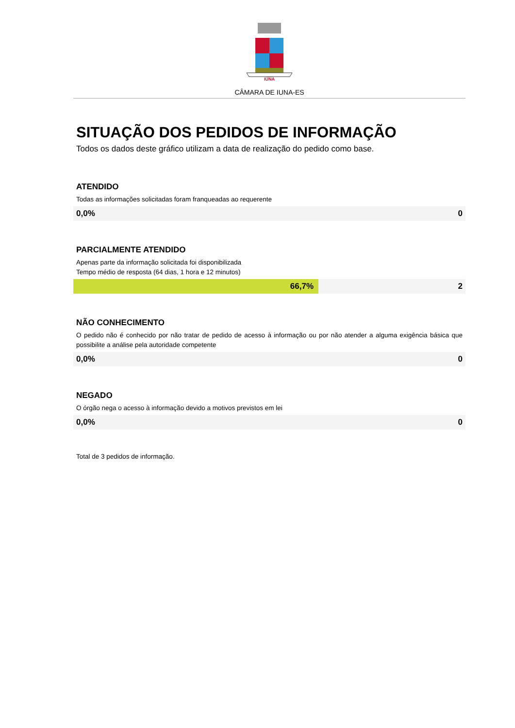IÚNA
CÂMARA DE IUNA-ES
SITUAÇÃO DOS PEDIDOS DE INFORMAÇÃO
Todos os dados deste gráfico utilizam a data de realização do pedido como base.
ATENDIDO
Todas as informações solicitadas foram franqueadas ao requerente
0,0% 0
PARCIALMENTE ATENDIDO
Apenas parte da informação solicitada foi disponibilizada
Tempo médio de resposta (64 dias, 1 hora e 12 minutos)
66,7% 2
NÃO CONHECIMENTO
O pedido não é conhecido por não tratar de pedido de acesso à informação ou por não atender a alguma exigência básica que possibilite a análise pela autoridade competente
0,0% 0
NEGADO
O órgão nega o acesso à informação devido a motivos previstos em lei
0,0% 0
Total de 3 pedidos de informação.